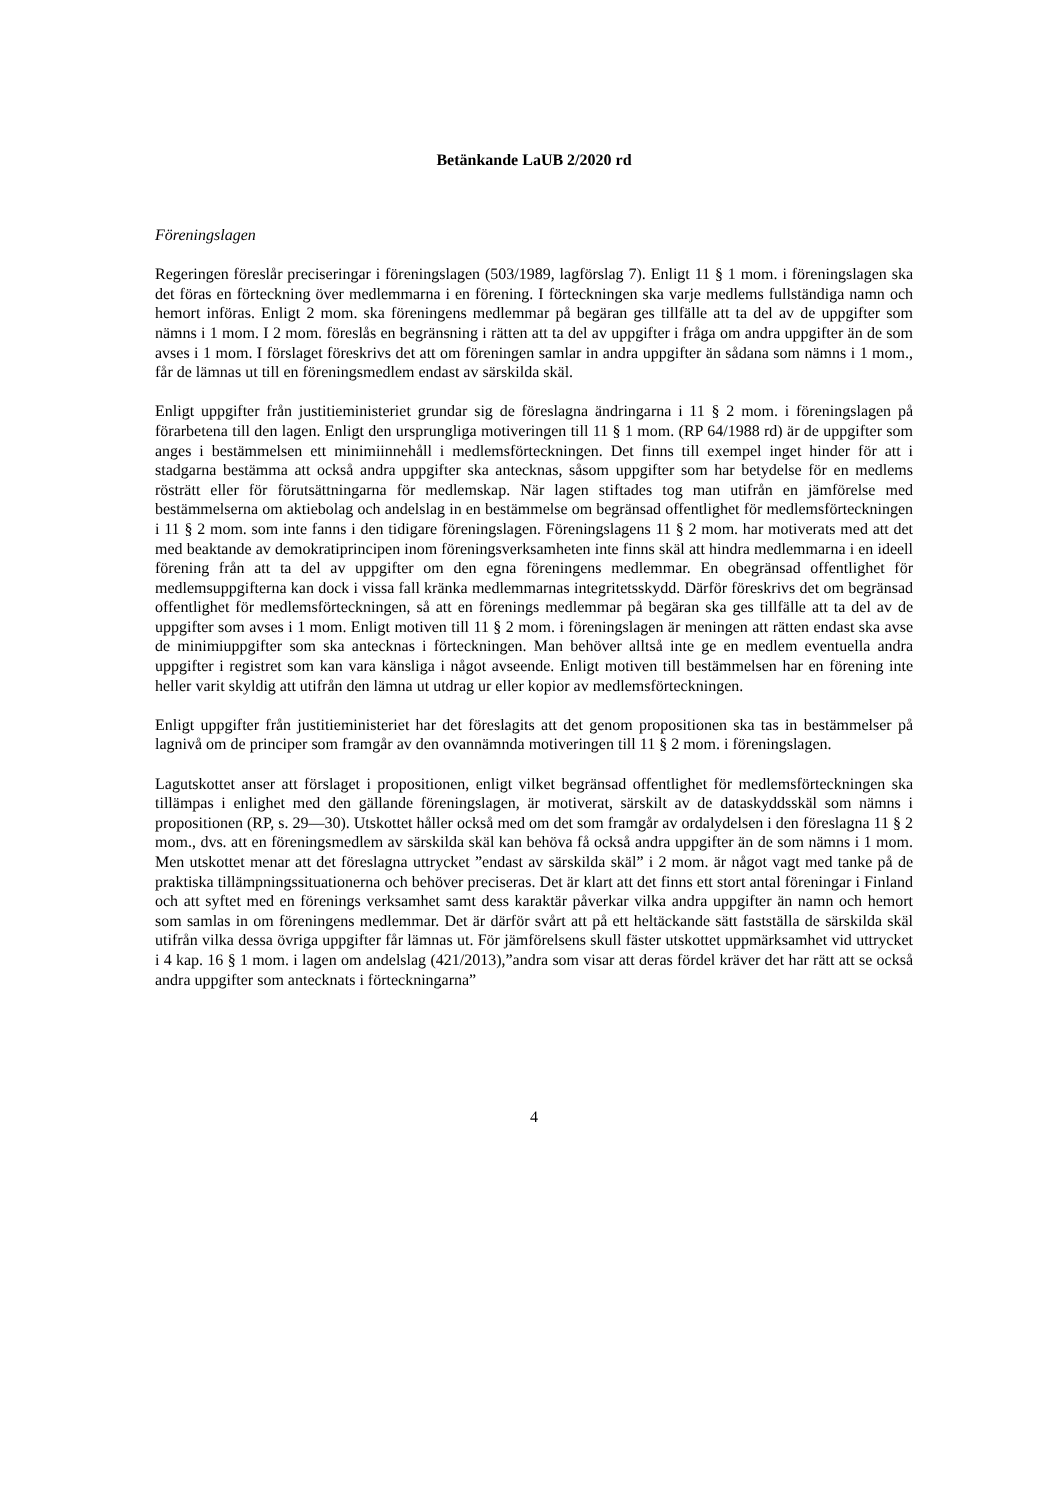Betänkande LaUB 2/2020 rd
Föreningslagen
Regeringen föreslår preciseringar i föreningslagen (503/1989, lagförslag 7). Enligt 11 § 1 mom. i föreningslagen ska det föras en förteckning över medlemmarna i en förening. I förteckningen ska varje medlems fullständiga namn och hemort införas. Enligt 2 mom. ska föreningens medlemmar på begäran ges tillfälle att ta del av de uppgifter som nämns i 1 mom. I 2 mom. föreslås en begränsning i rätten att ta del av uppgifter i fråga om andra uppgifter än de som avses i 1 mom. I förslaget föreskrivs det att om föreningen samlar in andra uppgifter än sådana som nämns i 1 mom., får de lämnas ut till en föreningsmedlem endast av särskilda skäl.
Enligt uppgifter från justitieministeriet grundar sig de föreslagna ändringarna i 11 § 2 mom. i föreningslagen på förarbetena till den lagen. Enligt den ursprungliga motiveringen till 11 § 1 mom. (RP 64/1988 rd) är de uppgifter som anges i bestämmelsen ett minimiinnehåll i medlemsförteckningen. Det finns till exempel inget hinder för att i stadgarna bestämma att också andra uppgifter ska antecknas, såsom uppgifter som har betydelse för en medlems rösträtt eller för förutsättningarna för medlemskap. När lagen stiftades tog man utifrån en jämförelse med bestämmelserna om aktiebolag och andelslag in en bestämmelse om begränsad offentlighet för medlemsförteckningen i 11 § 2 mom. som inte fanns i den tidigare föreningslagen. Föreningslagens 11 § 2 mom. har motiverats med att det med beaktande av demokratiprincipen inom föreningsverksamheten inte finns skäl att hindra medlemmarna i en ideell förening från att ta del av uppgifter om den egna föreningens medlemmar. En obegränsad offentlighet för medlemsuppgifterna kan dock i vissa fall kränka medlemmarnas integritetsskydd. Därför föreskrivs det om begränsad offentlighet för medlemsförteckningen, så att en förenings medlemmar på begäran ska ges tillfälle att ta del av de uppgifter som avses i 1 mom. Enligt motiven till 11 § 2 mom. i föreningslagen är meningen att rätten endast ska avse de minimiuppgifter som ska antecknas i förteckningen. Man behöver alltså inte ge en medlem eventuella andra uppgifter i registret som kan vara känsliga i något avseende. Enligt motiven till bestämmelsen har en förening inte heller varit skyldig att utifrån den lämna ut utdrag ur eller kopior av medlemsförteckningen.
Enligt uppgifter från justitieministeriet har det föreslagits att det genom propositionen ska tas in bestämmelser på lagnivå om de principer som framgår av den ovannämnda motiveringen till 11 § 2 mom. i föreningslagen.
Lagutskottet anser att förslaget i propositionen, enligt vilket begränsad offentlighet för medlemsförteckningen ska tillämpas i enlighet med den gällande föreningslagen, är motiverat, särskilt av de dataskyddsskäl som nämns i propositionen (RP, s. 29—30). Utskottet håller också med om det som framgår av ordalydelsen i den föreslagna 11 § 2 mom., dvs. att en föreningsmedlem av särskilda skäl kan behöva få också andra uppgifter än de som nämns i 1 mom. Men utskottet menar att det föreslagna uttrycket ”endast av särskilda skäl” i 2 mom. är något vagt med tanke på de praktiska tillämpningssituationerna och behöver preciseras. Det är klart att det finns ett stort antal föreningar i Finland och att syftet med en förenings verksamhet samt dess karaktär påverkar vilka andra uppgifter än namn och hemort som samlas in om föreningens medlemmar. Det är därför svårt att på ett heltäckande sätt fastställa de särskilda skäl utifrån vilka dessa övriga uppgifter får lämnas ut. För jämförelsens skull fäster utskottet uppmärksamhet vid uttrycket i 4 kap. 16 § 1 mom. i lagen om andelslag (421/2013),”andra som visar att deras fördel kräver det har rätt att se också andra uppgifter som antecknats i förteckningarna”
4